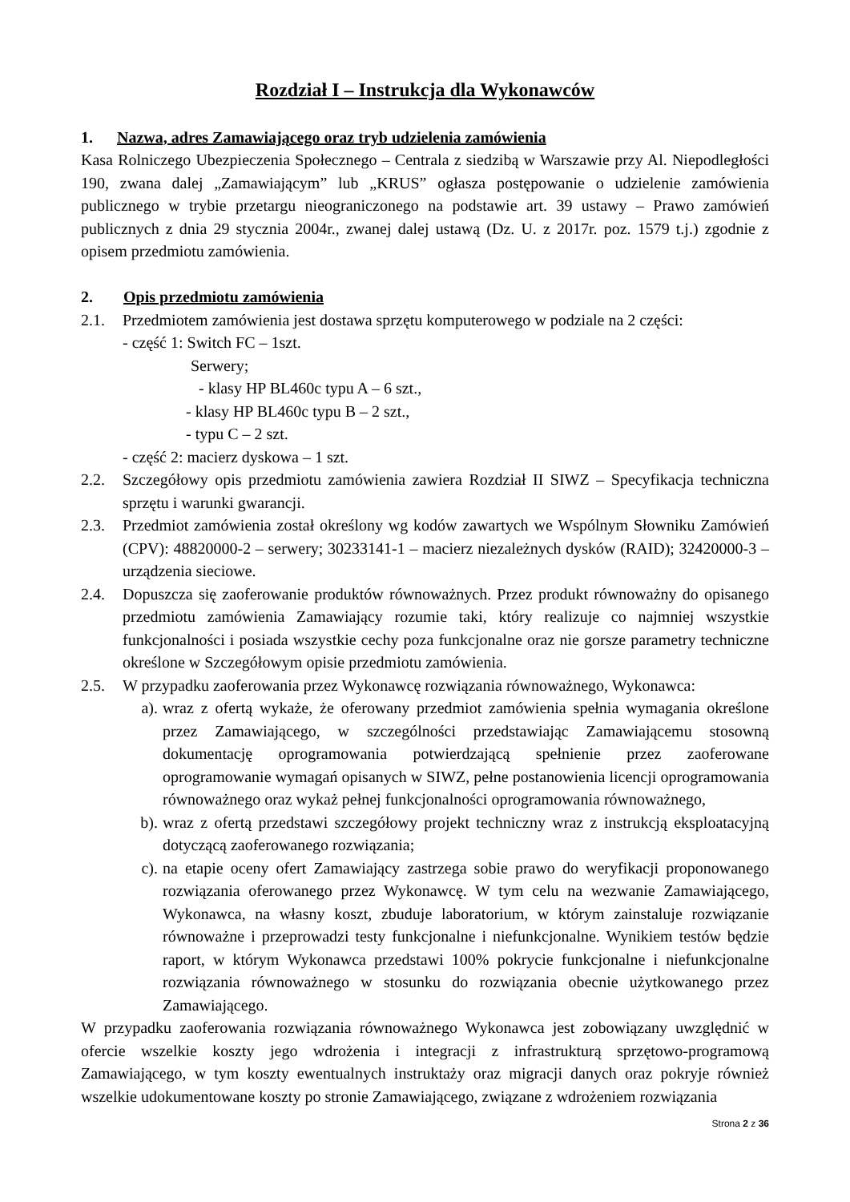Rozdział I – Instrukcja dla Wykonawców
1. Nazwa, adres Zamawiającego oraz tryb udzielenia zamówienia
Kasa Rolniczego Ubezpieczenia Społecznego – Centrala z siedzibą w Warszawie przy Al. Niepodległości 190, zwana dalej „Zamawiającym” lub „KRUS” ogłasza postępowanie o udzielenie zamówienia publicznego w trybie przetargu nieograniczonego na podstawie art. 39 ustawy – Prawo zamówień publicznych z dnia 29 stycznia 2004r., zwanej dalej ustawą (Dz. U. z 2017r. poz. 1579 t.j.) zgodnie z opisem przedmiotu zamówienia.
2. Opis przedmiotu zamówienia
2.1. Przedmiotem zamówienia jest dostawa sprzętu komputerowego w podziale na 2 części:
- część 1: Switch FC – 1szt.
Serwery;
- klasy HP BL460c typu A – 6 szt.,
- klasy HP BL460c typu B – 2 szt.,
- typu C – 2 szt.
- część 2: macierz dyskowa – 1 szt.
2.2. Szczegółowy opis przedmiotu zamówienia zawiera Rozdział II SIWZ – Specyfikacja techniczna sprzętu i warunki gwarancji.
2.3. Przedmiot zamówienia został określony wg kodów zawartych we Wspólnym Słowniku Zamówień (CPV): 48820000-2 – serwery; 30233141-1 – macierz niezależnych dysków (RAID); 32420000-3 – urządzenia sieciowe.
2.4. Dopuszcza się zaoferowanie produktów równoważnych. Przez produkt równoważny do opisanego przedmiotu zamówienia Zamawiający rozumie taki, który realizuje co najmniej wszystkie funkcjonalności i posiada wszystkie cechy poza funkcjonalne oraz nie gorsze parametry techniczne określone w Szczegółowym opisie przedmiotu zamówienia.
2.5. W przypadku zaoferowania przez Wykonawcę rozwiązania równoważnego, Wykonawca:
a). wraz z ofertą wykaże, że oferowany przedmiot zamówienia spełnia wymagania określone przez Zamawiającego, w szczególności przedstawiając Zamawiającemu stosowną dokumentację oprogramowania potwierdzającą spełnienie przez zaoferowane oprogramowanie wymagań opisanych w SIWZ, pełne postanowienia licencji oprogramowania równoważnego oraz wykaż pełnej funkcjonalności oprogramowania równoważnego,
b). wraz z ofertą przedstawi szczegółowy projekt techniczny wraz z instrukcją eksploatacyjną dotyczącą zaoferowanego rozwiązania;
c). na etapie oceny ofert Zamawiający zastrzega sobie prawo do weryfikacji proponowanego rozwiązania oferowanego przez Wykonawcę. W tym celu na wezwanie Zamawiającego, Wykonawca, na własny koszt, zbuduje laboratorium, w którym zainstaluje rozwiązanie równoważne i przeprowadzi testy funkcjonalne i niefunkcjonalne. Wynikiem testów będzie raport, w którym Wykonawca przedstawi 100% pokrycie funkcjonalne i niefunkcjonalne rozwiązania równoważnego w stosunku do rozwiązania obecnie użytkowanego przez Zamawiającego.
W przypadku zaoferowania rozwiązania równoważnego Wykonawca jest zobowiązany uwzględnić w ofercie wszelkie koszty jego wdrożenia i integracji z infrastrukturą sprzętowo-programową Zamawiającego, w tym koszty ewentualnych instruktaży oraz migracji danych oraz pokryje również wszelkie udokumentowane koszty po stronie Zamawiającego, związane z wdrożeniem rozwiązania
Strona 2 z 36